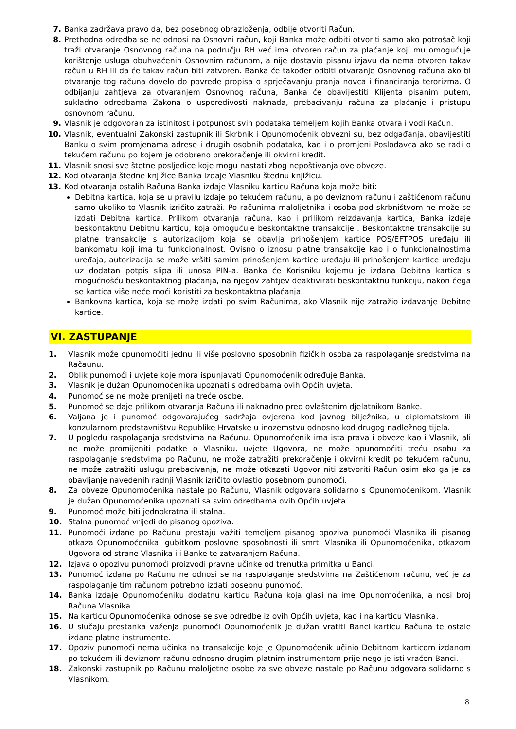7. Banka zadržava pravo da, bez posebnog obrazloženja, odbije otvoriti Račun.
8. Prethodna odredba se ne odnosi na Osnovni račun, koji Banka može odbiti otvoriti samo ako potrošač koji traži otvaranje Osnovnog računa na području RH već ima otvoren račun za plaćanje koji mu omogućuje korištenje usluga obuhvaćenih Osnovnim računom, a nije dostavio pisanu izjavu da nema otvoren takav račun u RH ili da će takav račun biti zatvoren. Banka će također odbiti otvaranje Osnovnog računa ako bi otvaranje tog računa dovelo do povrede propisa o sprječavanju pranja novca i financiranja terorizma. O odbijanju zahtjeva za otvaranjem Osnovnog računa, Banka će obavijestiti Klijenta pisanim putem, sukladno odredbama Zakona o usporedivosti naknada, prebacivanju računa za plaćanje i pristupu osnovnom računu.
9. Vlasnik je odgovoran za istinitost i potpunost svih podataka temeljem kojih Banka otvara i vodi Račun.
10. Vlasnik, eventualni Zakonski zastupnik ili Skrbnik i Opunomoćenik obvezni su, bez odgađanja, obavijestiti Banku o svim promjenama adrese i drugih osobnih podataka, kao i o promjeni Poslodavca ako se radi o tekućem računu po kojem je odobreno prekoračenje ili okvirni kredit.
11. Vlasnik snosi sve štetne posljedice koje mogu nastati zbog nepoštivanja ove obveze.
12. Kod otvaranja štedne knjižice Banka izdaje Vlasniku štednu knjižicu.
13. Kod otvaranja ostalih Računa Banka izdaje Vlasniku karticu Računa koja može biti:
Debitna kartica, koja se u pravilu izdaje po tekućem računu, a po deviznom računu i zaštićenom računu samo ukoliko to Vlasnik izričito zatraži. Po računima maloljetnika i osoba pod skrbništvom ne može se izdati Debitna kartica. Prilikom otvaranja računa, kao i prilikom reizdavanja kartica, Banka izdaje beskontaktnu Debitnu karticu, koja omogućuje beskontaktne transakcije . Beskontaktne transakcije su platne transakcije s autorizacijom koja se obavlja prinošenjem kartice POS/EFTPOS uređaju ili bankomatu koji ima tu funkcionalnost. Ovisno o iznosu platne transakcije kao i o funkcionalnostima uređaja, autorizacija se može vršiti samim prinošenjem kartice uređaju ili prinošenjem kartice uređaju uz dodatan potpis slipa ili unosa PIN-a. Banka će Korisniku kojemu je izdana Debitna kartica s mogućnošću beskontaktnog plaćanja, na njegov zahtjev deaktivirati beskontaktnu funkciju, nakon čega se kartica više neće moći koristiti za beskontaktna plaćanja.
Bankovna kartica, koja se može izdati po svim Računima, ako Vlasnik nije zatražio izdavanje Debitne kartice.
VI. ZASTUPANJE
1. Vlasnik može opunomoćiti jednu ili više poslovno sposobnih fizičkih osoba za raspolaganje sredstvima na Račaunu.
2. Oblik punomoći i uvjete koje mora ispunjavati Opunomoćenik određuje Banka.
3. Vlasnik je dužan Opunomoćenika upoznati s odredbama ovih Općih uvjeta.
4. Punomoć se ne može prenijeti na treće osobe.
5. Punomoć se daje prilikom otvaranja Računa ili naknadno pred ovlaštenim djelatnikom Banke.
6. Valjana je i punomoć odgovarajućeg sadržaja ovjerena kod javnog bilježnika, u diplomatskom ili konzularnom predstavništvu Republike Hrvatske u inozemstvu odnosno kod drugog nadležnog tijela.
7. U pogledu raspolaganja sredstvima na Računu, Opunomoćenik ima ista prava i obveze kao i Vlasnik, ali ne može promijeniti podatke o Vlasniku, uvjete Ugovora, ne može opunomoćiti treću osobu za raspolaganje sredstvima po Računu, ne može zatražiti prekoračenje i okvirni kredit po tekućem računu, ne može zatražiti uslugu prebacivanja, ne može otkazati Ugovor niti zatvoriti Račun osim ako ga je za obavljanje navedenih radnji Vlasnik izričito ovlastio posebnom punomoći.
8. Za obveze Opunomoćenika nastale po Računu, Vlasnik odgovara solidarno s Opunomoćenikom. Vlasnik je dužan Opunomoćenika upoznati sa svim odredbama ovih Općih uvjeta.
9. Punomoć može biti jednokratna ili stalna.
10. Stalna punomoć vrijedi do pisanog opoziva.
11. Punomoći izdane po Računu prestaju važiti temeljem pisanog opoziva punomoći Vlasnika ili pisanog otkaza Opunomoćenika, gubitkom poslovne sposobnosti ili smrti Vlasnika ili Opunomoćenika, otkazom Ugovora od strane Vlasnika ili Banke te zatvaranjem Računa.
12. Izjava o opozivu punomoći proizvodi pravne učinke od trenutka primitka u Banci.
13. Punomoć izdana po Računu ne odnosi se na raspolaganje sredstvima na Zaštićenom računu, već je za raspolaganje tim računom potrebno izdati posebnu punomoć.
14. Banka izdaje Opunomoćeniku dodatnu karticu Računa koja glasi na ime Opunomoćenika, a nosi broj Računa Vlasnika.
15. Na karticu Opunomoćenika odnose se sve odredbe iz ovih Općih uvjeta, kao i na karticu Vlasnika.
16. U slučaju prestanka važenja punomoći Opunomoćenik je dužan vratiti Banci karticu Računa te ostale izdane platne instrumente.
17. Opoziv punomoći nema učinka na transakcije koje je Opunomoćenik učinio Debitnom karticom izdanom po tekućem ili deviznom računu odnosno drugim platnim instrumentom prije nego je isti vraćen Banci.
18. Zakonski zastupnik po Računu maloljetne osobe za sve obveze nastale po Računu odgovara solidarno s Vlasnikom.
8